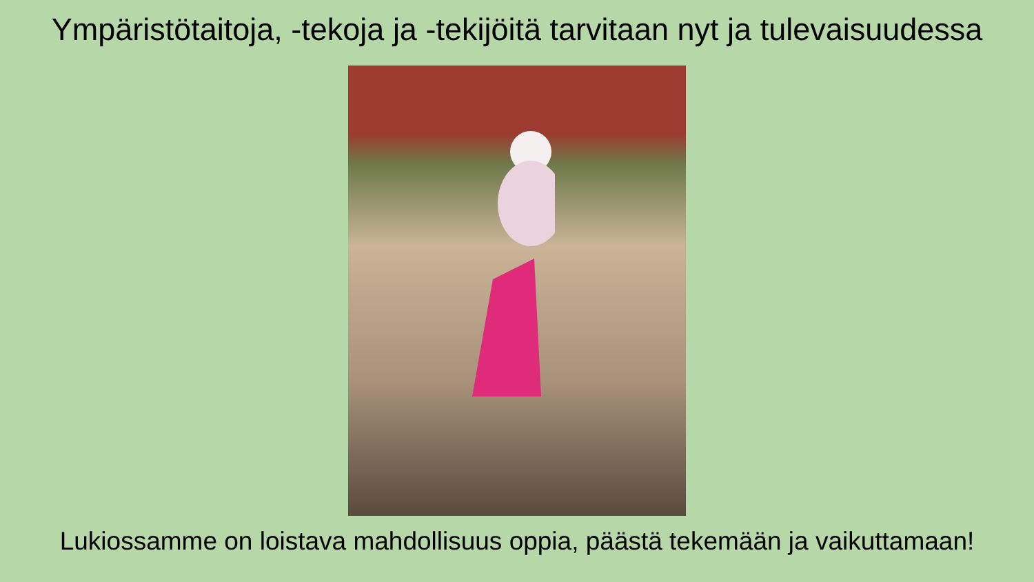Ympäristötaitoja, -tekoja ja -tekijöitä tarvitaan nyt ja tulevaisuudessa
Lukiossamme on loistava mahdollisuus oppia, päästä tekemään ja vaikuttamaan!